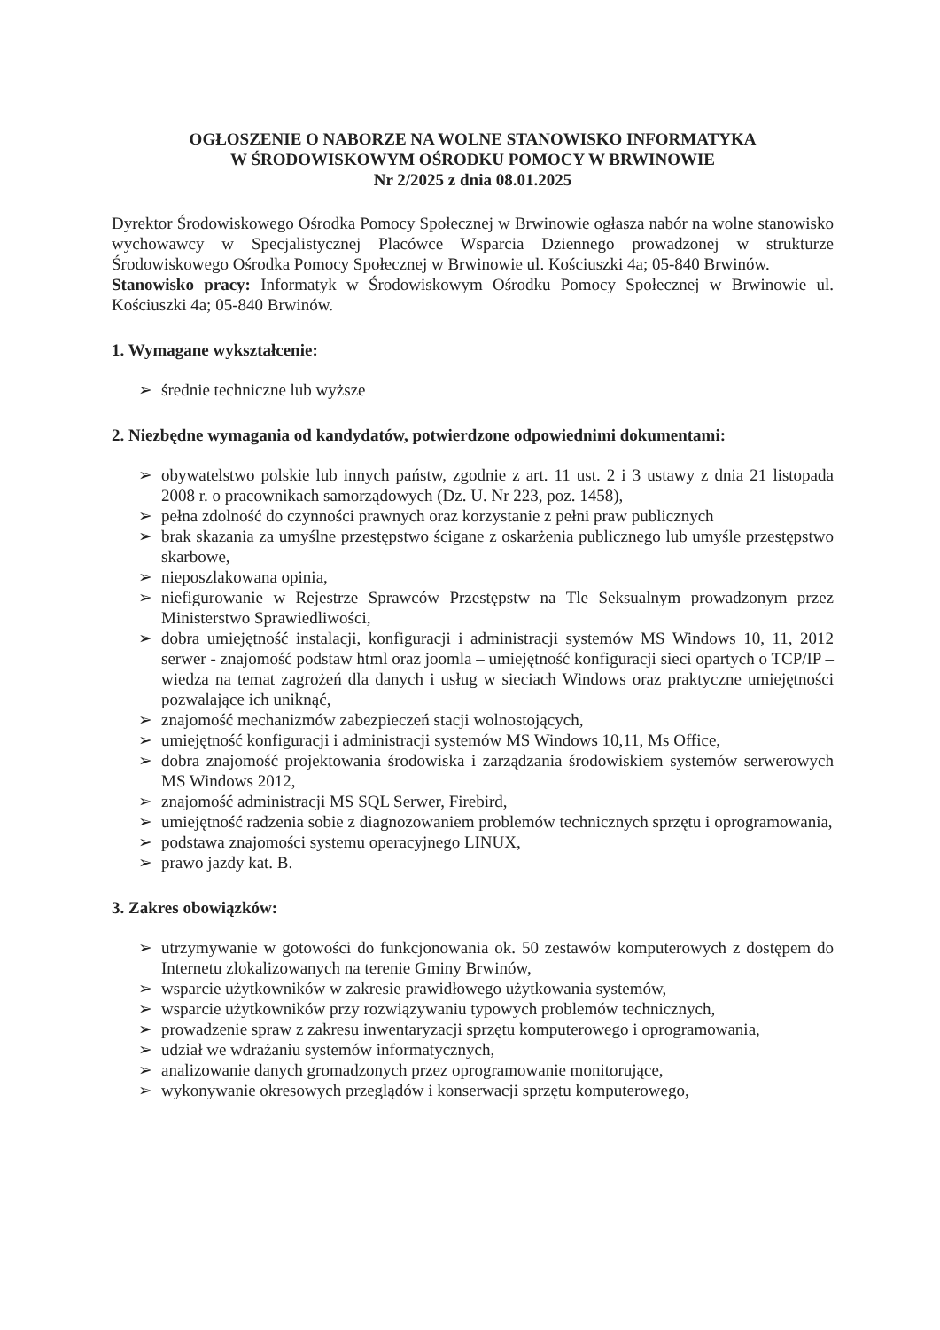OGŁOSZENIE O NABORZE NA WOLNE STANOWISKO INFORMATYKA
W ŚRODOWISKOWYM OŚRODKU POMOCY W BRWINOWIE
Nr 2/2025 z dnia 08.01.2025
Dyrektor Środowiskowego Ośrodka Pomocy Społecznej w Brwinowie ogłasza nabór na wolne stanowisko wychowawcy w Specjalistycznej Placówce Wsparcia Dziennego prowadzonej w strukturze Środowiskowego Ośrodka Pomocy Społecznej w Brwinowie ul. Kościuszki 4a; 05-840 Brwinów.
Stanowisko pracy: Informatyk w Środowiskowym Ośrodku Pomocy Społecznej w Brwinowie ul. Kościuszki 4a; 05-840 Brwinów.
1. Wymagane wykształcenie:
➢ średnie techniczne lub wyższe
2. Niezbędne wymagania od kandydatów, potwierdzone odpowiednimi dokumentami:
➢ obywatelstwo polskie lub innych państw, zgodnie z art. 11 ust. 2 i 3 ustawy z dnia 21 listopada 2008 r. o pracownikach samorządowych (Dz. U. Nr 223, poz. 1458),
➢ pełna zdolność do czynności prawnych oraz korzystanie z pełni praw publicznych
➢ brak skazania za umyślne przestępstwo ścigane z oskarżenia publicznego lub umyśle przestępstwo skarbowe,
➢ nieposzlakowana opinia,
➢ niefigurowanie w Rejestrze Sprawców Przestępstw na Tle Seksualnym prowadzonym przez Ministerstwo Sprawiedliwości,
➢ dobra umiejętność instalacji, konfiguracji i administracji systemów MS Windows 10, 11, 2012 serwer - znajomość podstaw html oraz joomla – umiejętność konfiguracji sieci opartych o TCP/IP – wiedza na temat zagrożeń dla danych i usług w sieciach Windows oraz praktyczne umiejętności pozwalające ich uniknąć,
➢ znajomość mechanizmów zabezpieczeń stacji wolnostojących,
➢ umiejętność konfiguracji i administracji systemów MS Windows 10,11, Ms Office,
➢ dobra znajomość projektowania środowiska i zarządzania środowiskiem systemów serwerowych MS Windows 2012,
➢ znajomość administracji MS SQL Serwer, Firebird,
➢ umiejętność radzenia sobie z diagnozowaniem problemów technicznych sprzętu i oprogramowania,
➢ podstawa znajomości systemu operacyjnego LINUX,
➢ prawo jazdy kat. B.
3. Zakres obowiązków:
➢ utrzymywanie w gotowości do funkcjonowania ok. 50 zestawów komputerowych z dostępem do Internetu zlokalizowanych na terenie Gminy Brwinów,
➢ wsparcie użytkowników w zakresie prawidłowego użytkowania systemów,
➢ wsparcie użytkowników przy rozwiązywaniu typowych problemów technicznych,
➢ prowadzenie spraw z zakresu inwentaryzacji sprzętu komputerowego i oprogramowania,
➢ udział we wdrażaniu systemów informatycznych,
➢ analizowanie danych gromadzonych przez oprogramowanie monitorujące,
➢ wykonywanie okresowych przeglądów i konserwacji sprzętu komputerowego,